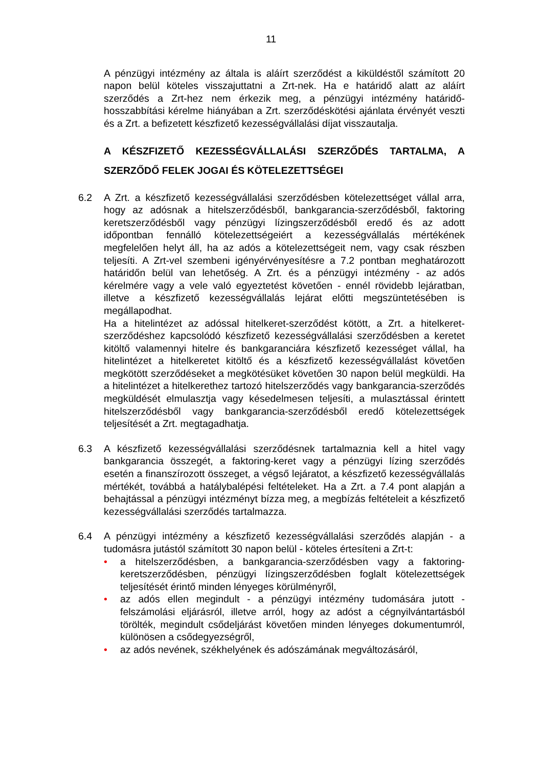11
A pénzügyi intézmény az általa is aláírt szerződést a kiküldéstől számított 20 napon belül köteles visszajuttatni a Zrt-nek. Ha e határidő alatt az aláírt szerződés a Zrt-hez nem érkezik meg, a pénzügyi intézmény határidő-hosszabbítási kérelme hiányában a Zrt. szerződéskötési ajánlata érvényét veszti és a Zrt. a befizetett készfizető kezességvállalási díjat visszautalja.
A KÉSZFIZETŐ KEZESSÉGVÁLLALÁSI SZERZŐDÉS TARTALMA, A SZERZŐDŐ FELEK JOGAI ÉS KÖTELEZETTSÉGEI
6.2 A Zrt. a készfizető kezességvállalási szerződésben kötelezettséget vállal arra, hogy az adósnak a hitelszerződésből, bankgarancia-szerződésből, faktoring keretszerződésből vagy pénzügyi lízingszerződésből eredő és az adott időpontban fennálló kötelezettségeiért a kezességvállalás mértékének megfelelően helyt áll, ha az adós a kötelezettségeit nem, vagy csak részben teljesíti. A Zrt-vel szembeni igényérvényesítésre a 7.2 pontban meghatározott határidőn belül van lehetőség. A Zrt. és a pénzügyi intézmény - az adós kérelmére vagy a vele való egyeztetést követően - ennél rövidebb lejáratban, illetve a készfizető kezességvállalás lejárat előtti megszüntetésében is megállapodhat.
Ha a hitelintézet az adóssal hitelkeret-szerződést kötött, a Zrt. a hitelkeret-szerződéshez kapcsolódó készfizető kezességvállalási szerződésben a keretet kitöltő valamennyi hitelre és bankgaranciára készfizető kezességet vállal, ha hitelintézet a hitelkeretet kitöltő és a készfizető kezességvállalást követően megkötött szerződéseket a megkötésüket követően 30 napon belül megküldi. Ha a hitelintézet a hitelkerethez tartozó hitelszerződés vagy bankgarancia-szerződés megküldését elmulasztja vagy késedelmesen teljesíti, a mulasztással érintett hitelszerződésből vagy bankgarancia-szerződésből eredő kötelezettségek teljesítését a Zrt. megtagadhatja.
6.3 A készfizető kezességvállalási szerződésnek tartalmaznia kell a hitel vagy bankgarancia összegét, a faktoring-keret vagy a pénzügyi lízing szerződés esetén a finanszírozott összeget, a végső lejáratot, a készfizető kezességvállalás mértékét, továbbá a hatálybalépési feltételeket. Ha a Zrt. a 7.4 pont alapján a behajtással a pénzügyi intézményt bízza meg, a megbízás feltételeit a készfizető kezességvállalási szerződés tartalmazza.
6.4 A pénzügyi intézmény a készfizető kezességvállalási szerződés alapján - a tudomásra jutástól számított 30 napon belül - köteles értesíteni a Zrt-t:
• a hitelszerződésben, a bankgarancia-szerződésben vagy a faktoring-keretszerződésben, pénzügyi lízingszerződésben foglalt kötelezettségek teljesítését érintő minden lényeges körülményről,
• az adós ellen megindult - a pénzügyi intézmény tudomására jutott - felszámolási eljárásról, illetve arról, hogy az adóst a cégnyilvántartásból törölték, megindult csődeljárást követően minden lényeges dokumentumról, különösen a csődegyezségről,
• az adós nevének, székhelyének és adószámának megváltozásáról,